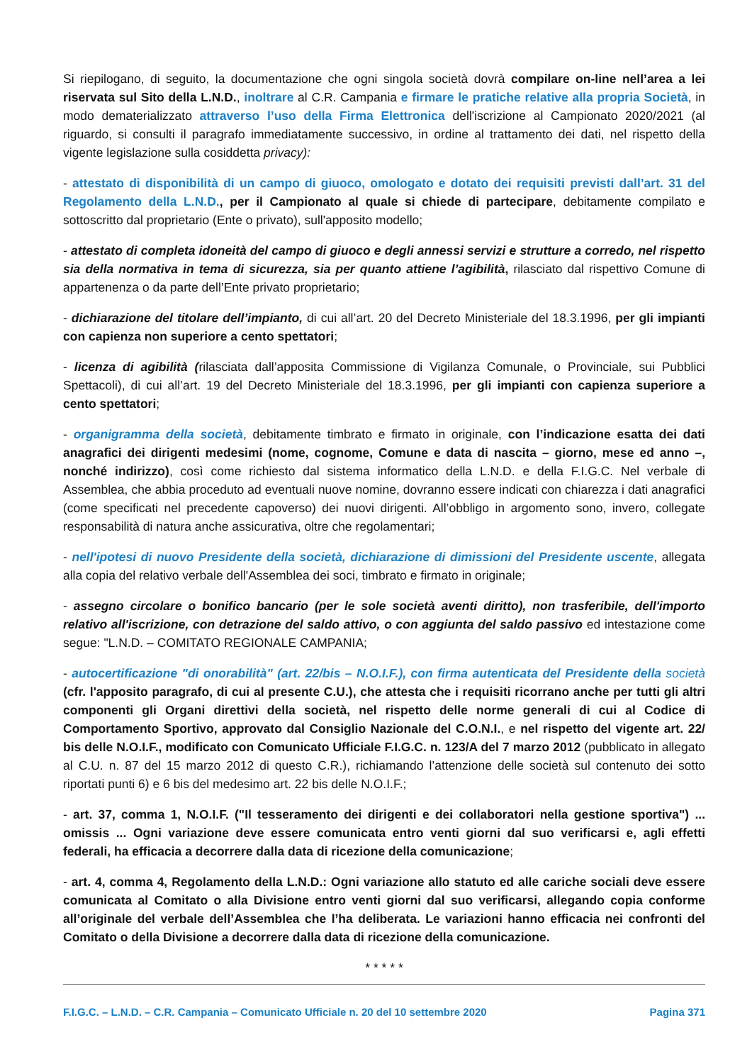Si riepilogano, di seguito, la documentazione che ogni singola società dovrà compilare on-line nell’area a lei riservata sul Sito della L.N.D., inoltrare al C.R. Campania e firmare le pratiche relative alla propria Società, in modo dematerializzato attraverso l’uso della Firma Elettronica dell'iscrizione al Campionato 2020/2021 (al riguardo, si consulti il paragrafo immediatamente successivo, in ordine al trattamento dei dati, nel rispetto della vigente legislazione sulla cosiddetta privacy):
- attestato di disponibilità di un campo di giuoco, omologato e dotato dei requisiti previsti dall’art. 31 del Regolamento della L.N.D., per il Campionato al quale si chiede di partecipare, debitamente compilato e sottoscritto dal proprietario (Ente o privato), sull'apposito modello;
- attestato di completa idoneità del campo di giuoco e degli annessi servizi e strutture a corredo, nel rispetto sia della normativa in tema di sicurezza, sia per quanto attiene l’agibilità, rilasciato dal rispettivo Comune di appartenenza o da parte dell’Ente privato proprietario;
- dichiarazione del titolare dell’impianto, di cui all’art. 20 del Decreto Ministeriale del 18.3.1996, per gli impianti con capienza non superiore a cento spettatori;
- licenza di agibilità (rilasciata dall’apposita Commissione di Vigilanza Comunale, o Provinciale, sui Pubblici Spettacoli), di cui all’art. 19 del Decreto Ministeriale del 18.3.1996, per gli impianti con capienza superiore a cento spettatori;
- organigramma della società, debitamente timbrato e firmato in originale, con l’indicazione esatta dei dati anagrafici dei dirigenti medesimi (nome, cognome, Comune e data di nascita – giorno, mese ed anno –, nonché indirizzo), così come richiesto dal sistema informatico della L.N.D. e della F.I.G.C. Nel verbale di Assemblea, che abbia proceduto ad eventuali nuove nomine, dovranno essere indicati con chiarezza i dati anagrafici (come specificati nel precedente capoverso) dei nuovi dirigenti. All’obbligo in argomento sono, invero, collegate responsabilità di natura anche assicurativa, oltre che regolamentari;
- nell'ipotesi di nuovo Presidente della società, dichiarazione di dimissioni del Presidente uscente, allegata alla copia del relativo verbale dell'Assemblea dei soci, timbrato e firmato in originale;
- assegno circolare o bonifico bancario (per le sole società aventi diritto), non trasferibile, dell'importo relativo all'iscrizione, con detrazione del saldo attivo, o con aggiunta del saldo passivo ed intestazione come segue: "L.N.D. – COMITATO REGIONALE CAMPANIA;
- autocertificazione "di onorabilità" (art. 22/bis – N.O.I.F.), con firma autenticata del Presidente della società (cfr. l'apposito paragrafo, di cui al presente C.U.), che attesta che i requisiti ricorrano anche per tutti gli altri componenti gli Organi direttivi della società, nel rispetto delle norme generali di cui al Codice di Comportamento Sportivo, approvato dal Consiglio Nazionale del C.O.N.I., e nel rispetto del vigente art. 22/ bis delle N.O.I.F., modificato con Comunicato Ufficiale F.I.G.C. n. 123/A del 7 marzo 2012 (pubblicato in allegato al C.U. n. 87 del 15 marzo 2012 di questo C.R.), richiamando l’attenzione delle società sul contenuto dei sotto riportati punti 6) e 6 bis del medesimo art. 22 bis delle N.O.I.F.;
- art. 37, comma 1, N.O.I.F. ("Il tesseramento dei dirigenti e dei collaboratori nella gestione sportiva") ... omissis ... Ogni variazione deve essere comunicata entro venti giorni dal suo verificarsi e, agli effetti federali, ha efficacia a decorrere dalla data di ricezione della comunicazione;
- art. 4, comma 4, Regolamento della L.N.D.: Ogni variazione allo statuto ed alle cariche sociali deve essere comunicata al Comitato o alla Divisione entro venti giorni dal suo verificarsi, allegando copia conforme all’originale del verbale dell’Assemblea che l’ha deliberata. Le variazioni hanno efficacia nei confronti del Comitato o della Divisione a decorrere dalla data di ricezione della comunicazione.
* * * * *
F.I.G.C. – L.N.D. – C.R. Campania – Comunicato Ufficiale n. 20 del 10 settembre 2020 Pagina 371